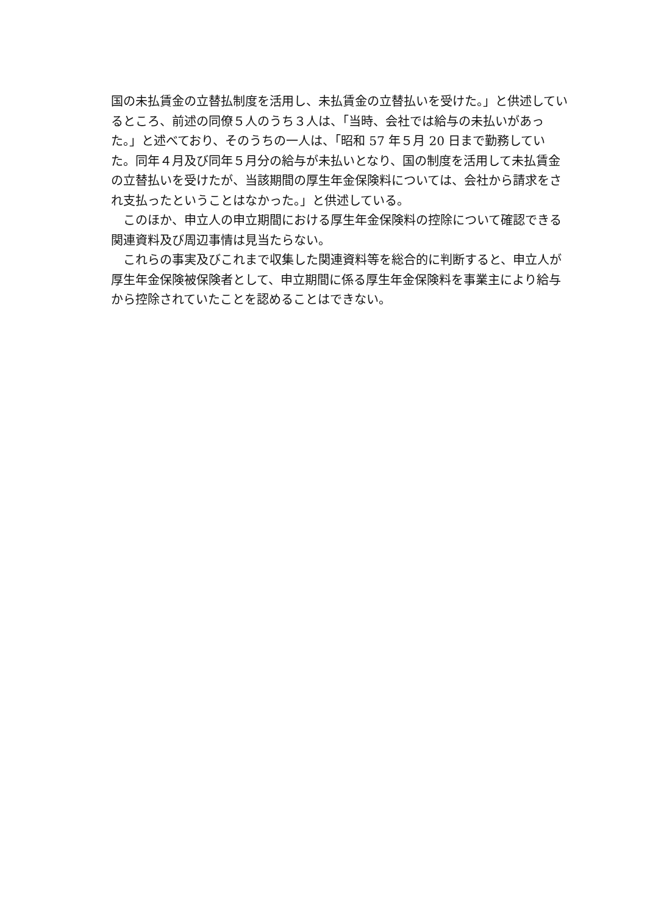国の未払賃金の立替払制度を活用し、未払賃金の立替払いを受けた。」と供述しているところ、前述の同僚５人のうち３人は、「当時、会社では給与の未払いがあった。」と述べており、そのうちの一人は、「昭和 57 年５月 20 日まで勤務していた。同年４月及び同年５月分の給与が未払いとなり、国の制度を活用して未払賃金の立替払いを受けたが、当該期間の厚生年金保険料については、会社から請求をされ支払ったということはなかった。」と供述している。
　このほか、申立人の申立期間における厚生年金保険料の控除について確認できる関連資料及び周辺事情は見当たらない。
　これらの事実及びこれまで収集した関連資料等を総合的に判断すると、申立人が厚生年金保険被保険者として、申立期間に係る厚生年金保険料を事業主により給与から控除されていたことを認めることはできない。